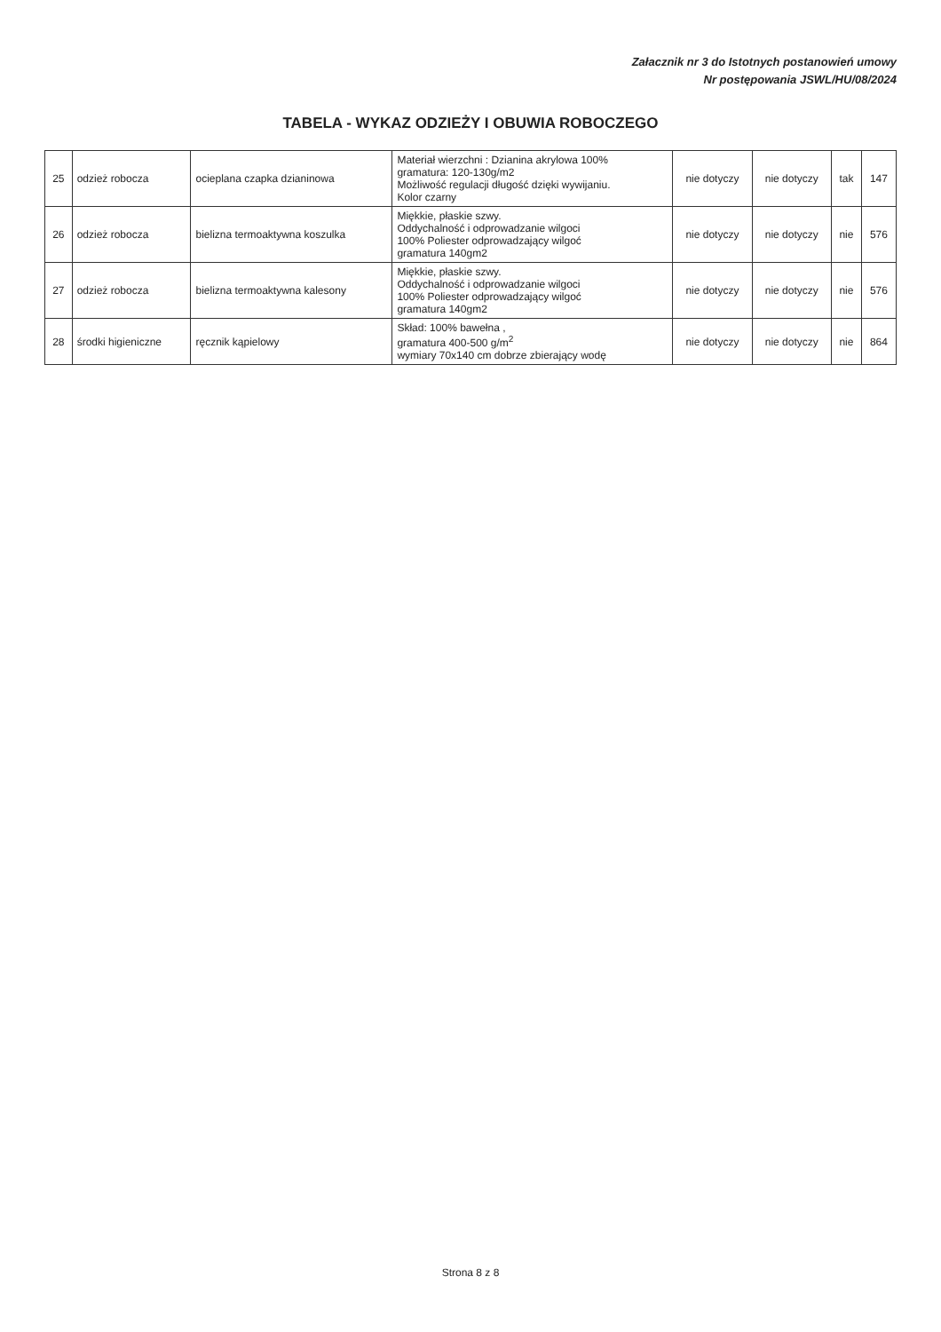Załacznik nr 3 do Istotnych postanowień umowy
Nr postępowania JSWL/HU/08/2024
TABELA - WYKAZ ODZIEŻY I OBUWIA ROBOCZEGO
| 25 | odzież robocza | ocieplana czapka dzianinowa | Materiał wierzchni : Dzianina akrylowa 100% gramatura: 120-130g/m2 Możliwość regulacji długość dzięki wywijaniu. Kolor czarny | nie dotyczy | nie dotyczy | tak | 147 |
| 26 | odzież robocza | bielizna termoaktywna koszulka | Miękkie, płaskie szwy. Oddychalność i odprowadzanie wilgoci 100% Poliester odprowadzający wilgoć gramatura 140gm2 | nie dotyczy | nie dotyczy | nie | 576 |
| 27 | odzież robocza | bielizna termoaktywna kalesony | Miękkie, płaskie szwy. Oddychalność i odprowadzanie wilgoci 100% Poliester odprowadzający wilgoć gramatura 140gm2 | nie dotyczy | nie dotyczy | nie | 576 |
| 28 | środki higieniczne | ręcznik kąpielowy | Skład: 100% bawełna , gramatura 400-500 g/m<sup>2</sup> wymiary 70x140 cm dobrze zbierający wodę | nie dotyczy | nie dotyczy | nie | 864 |
Strona 8 z 8